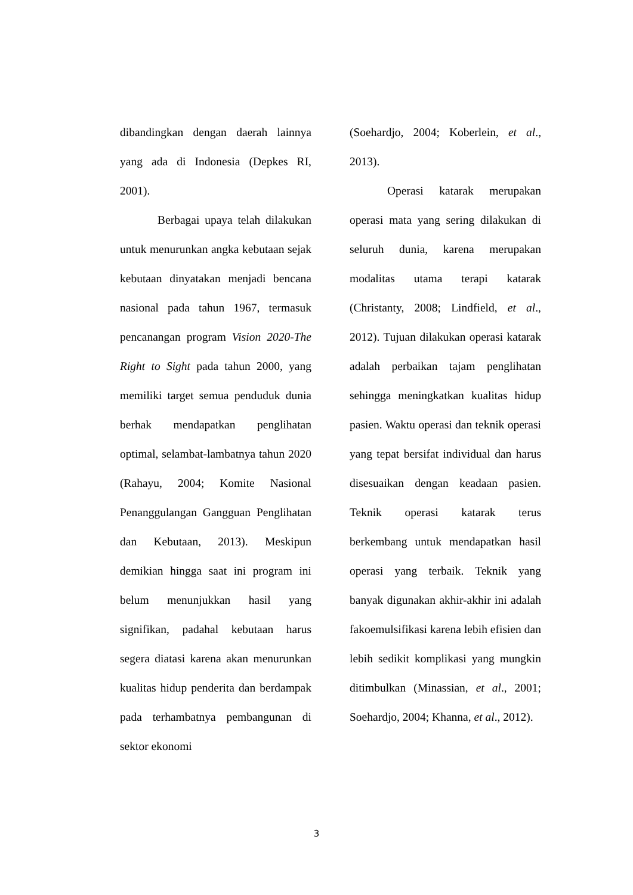dibandingkan dengan daerah lainnya yang ada di Indonesia (Depkes RI, 2001).
Berbagai upaya telah dilakukan untuk menurunkan angka kebutaan sejak kebutaan dinyatakan menjadi bencana nasional pada tahun 1967, termasuk pencanangan program Vision 2020-The Right to Sight pada tahun 2000, yang memiliki target semua penduduk dunia berhak mendapatkan penglihatan optimal, selambat-lambatnya tahun 2020 (Rahayu, 2004; Komite Nasional Penanggulangan Gangguan Penglihatan dan Kebutaan, 2013). Meskipun demikian hingga saat ini program ini belum menunjukkan hasil yang signifikan, padahal kebutaan harus segera diatasi karena akan menurunkan kualitas hidup penderita dan berdampak pada terhambatnya pembangunan di sektor ekonomi
(Soehardjo, 2004; Koberlein, et al., 2013).
Operasi katarak merupakan operasi mata yang sering dilakukan di seluruh dunia, karena merupakan modalitas utama terapi katarak (Christanty, 2008; Lindfield, et al., 2012). Tujuan dilakukan operasi katarak adalah perbaikan tajam penglihatan sehingga meningkatkan kualitas hidup pasien. Waktu operasi dan teknik operasi yang tepat bersifat individual dan harus disesuaikan dengan keadaan pasien. Teknik operasi katarak terus berkembang untuk mendapatkan hasil operasi yang terbaik. Teknik yang banyak digunakan akhir-akhir ini adalah fakoemulsifikasi karena lebih efisien dan lebih sedikit komplikasi yang mungkin ditimbulkan (Minassian, et al., 2001; Soehardjo, 2004; Khanna, et al., 2012).
3